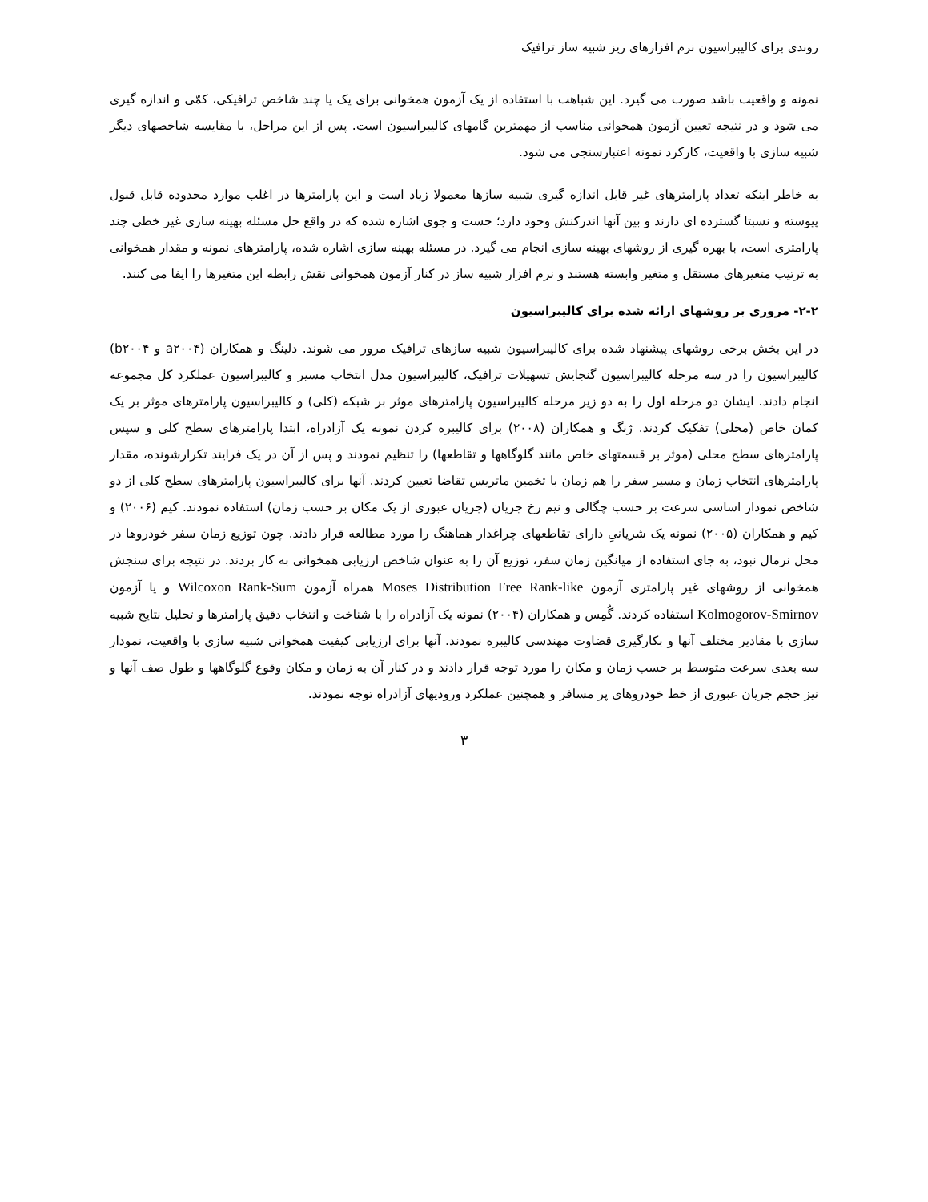روندی برای کالیبراسیون نرم افزارهای ریز شبیه ساز ترافیک
نمونه و واقعیت باشد صورت می گیرد. این شباهت با استفاده از یک آزمون همخوانی برای یک یا چند شاخص ترافیکی، کمّی و اندازه گیری می شود و در نتیجه تعیین آزمون همخوانی مناسب از مهمترین گامهای کالیبراسیون است. پس از این مراحل، با مقایسه شاخصهای دیگر شبیه سازی با واقعیت، کارکرد نمونه اعتبارسنجی می شود.
به خاطر اینکه تعداد پارامترهای غیر قابل اندازه گیری شبیه سازها معمولا زیاد است و این پارامترها در اغلب موارد محدوده قابل قبول پیوسته و نسبتا گسترده ای دارند و بین آنها اندرکنش وجود دارد؛ جست و جوی اشاره شده که در واقع حل مسئله بهینه سازی غیر خطی چند پارامتری است، با بهره گیری از روشهای بهینه سازی انجام می گیرد. در مسئله بهینه سازی اشاره شده، پارامترهای نمونه و مقدار همخوانی به ترتیب متغیرهای مستقل و متغیر وابسته هستند و نرم افزار شبیه ساز در کنار آزمون همخوانی نقش رابطه این متغیرها را ایفا می کنند.
۲-۲- مروری بر روشهای ارائه شده برای کالیبراسیون
در این بخش برخی روشهای پیشنهاد شده برای کالیبراسیون شبیه سازهای ترافیک مرور می شوند. دلینگ و همکاران (a۲۰۰۴ و b۲۰۰۴) کالیبراسیون را در سه مرحله کالیبراسیون گنجایش تسهیلات ترافیک، کالیبراسیون مدل انتخاب مسیر و کالیبراسیون عملکرد کل مجموعه انجام دادند. ایشان دو مرحله اول را به دو زیر مرحله کالیبراسیون پارامترهای موثر بر شبکه (کلی) و کالیبراسیون پارامترهای موثر بر یک کمان خاص (محلی) تفکیک کردند. ژنگ و همکاران (۲۰۰۸) برای کالیبره کردن نمونه یک آزادراه، ابتدا پارامترهای سطح کلی و سپس پارامترهای سطح محلی (موثر بر قسمتهای خاص مانند گلوگاهها و تقاطعها) را تنظیم نمودند و پس از آن در یک فرایند تکرارشونده، مقدار پارامترهای انتخاب زمان و مسیر سفر را هم زمان با تخمین ماتریس تقاضا تعیین کردند. آنها برای کالیبراسیون پارامترهای سطح کلی از دو شاخص نمودار اساسی سرعت بر حسب چگالی و نیم رخ جریان (جریان عبوری از یک مکان بر حسب زمان) استفاده نمودند. کیم (۲۰۰۶) و کیم و همکاران (۲۰۰۵) نمونه یک شریانیِ دارای تقاطعهای چراغدار هماهنگ را مورد مطالعه قرار دادند. چون توزیع زمان سفر خودروها در محل نرمال نبود، به جای استفاده از میانگین زمان سفر، توزیع آن را به عنوان شاخص ارزیابی همخوانی به کار بردند. در نتیجه برای سنجش همخوانی از روشهای غیر پارامتری آزمون Moses Distribution Free Rank-like همراه آزمون Wilcoxon Rank-Sum و یا آزمون Kolmogorov-Smirnov استفاده کردند. گُمِس و همکاران (۲۰۰۴) نمونه یک آزادراه را با شناخت و انتخاب دقیق پارامترها و تحلیل نتایج شبیه سازی با مقادیر مختلف آنها و بکارگیری قضاوت مهندسی کالیبره نمودند. آنها برای ارزیابی کیفیت همخوانی شبیه سازی با واقعیت، نمودار سه بعدی سرعت متوسط بر حسب زمان و مکان را مورد توجه قرار دادند و در کنار آن به زمان و مکان وقوع گلوگاهها و طول صف آنها و نیز حجم جریان عبوری از خط خودروهای پر مسافر و همچنین عملکرد ورودیهای آزادراه توجه نمودند.
۳